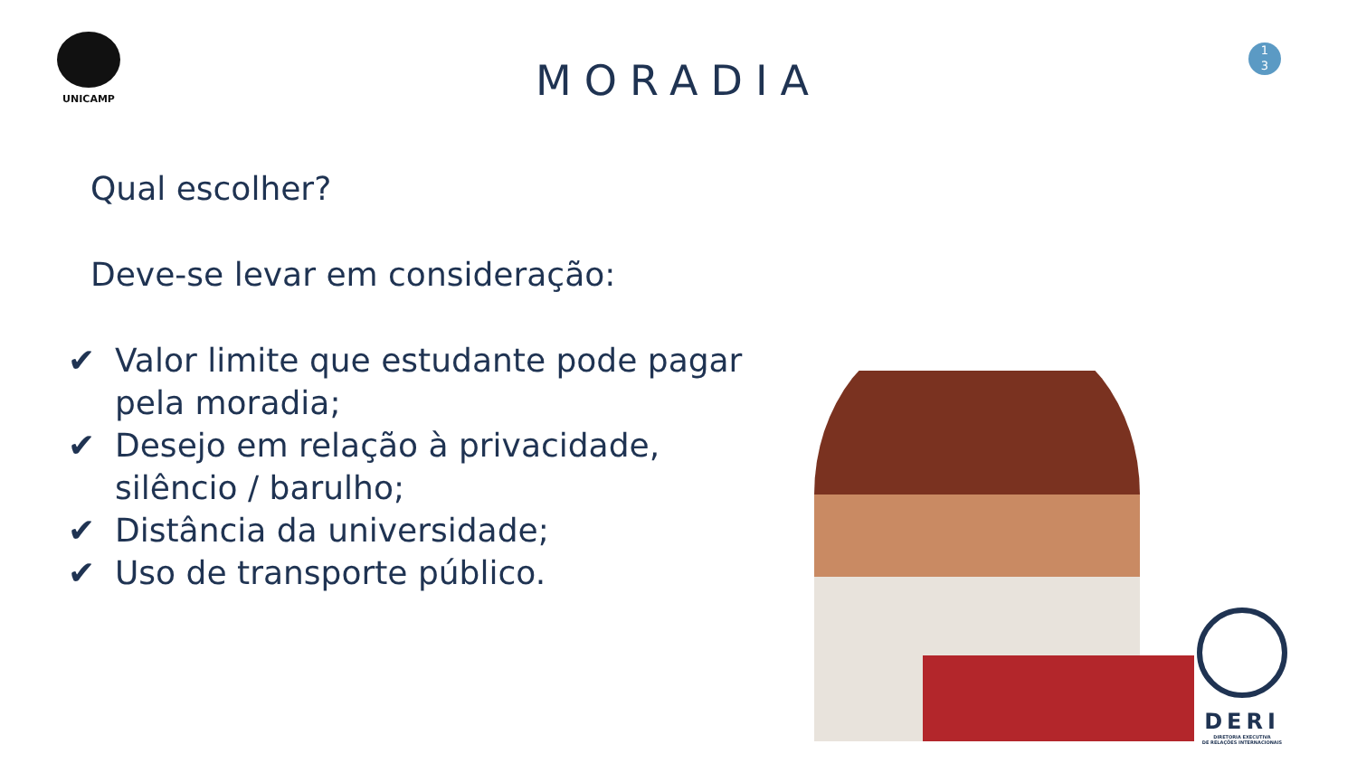UNICAMP
MORADIA
1
3
Qual escolher?
Deve-se levar em consideração:
✔ Valor limite que estudante pode pagar
pela moradia;
✔ Desejo em relação à privacidade,
silêncio / barulho;
✔ Distância da universidade;
✔ Uso de transporte público.
DERI
DIRETORIA EXECUTIVA
DE RELAÇÕES INTERNACIONAIS